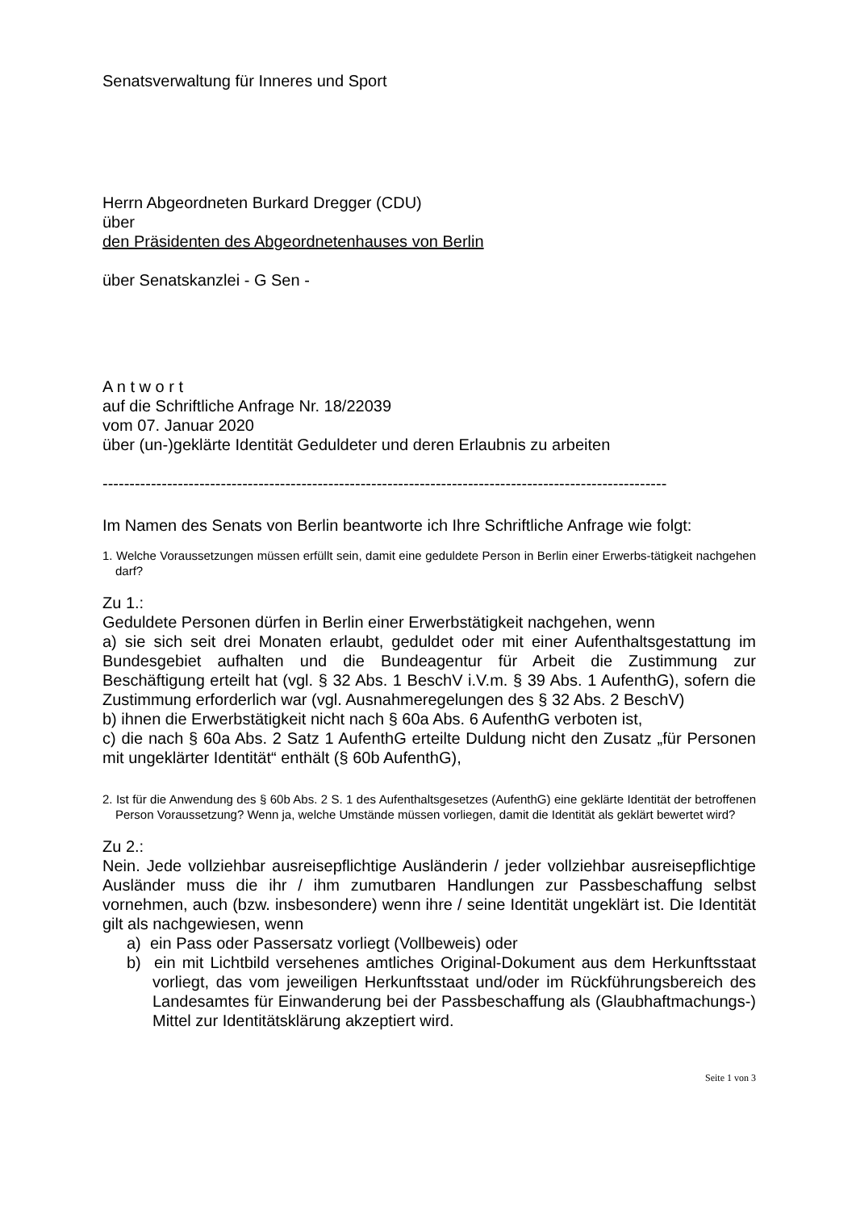Senatsverwaltung für Inneres und Sport
Herrn Abgeordneten Burkard Dregger (CDU)
über
den Präsidenten des Abgeordnetenhauses von Berlin
über Senatskanzlei - G Sen -
A n t w o r t
auf die Schriftliche Anfrage Nr. 18/22039
vom 07. Januar 2020
über (un-)geklärte Identität Geduldeter und deren Erlaubnis zu arbeiten
---------------------------------------------------------------------------------------------------------
Im Namen des Senats von Berlin beantworte ich Ihre Schriftliche Anfrage wie folgt:
1. Welche Voraussetzungen müssen erfüllt sein, damit eine geduldete Person in Berlin einer Erwerbs-tätigkeit nachgehen darf?
Zu 1.:
Geduldete Personen dürfen in Berlin einer Erwerbstätigkeit nachgehen, wenn
a) sie sich seit drei Monaten erlaubt, geduldet oder mit einer Aufenthaltsgestattung im Bundesgebiet aufhalten und die Bundeagentur für Arbeit die Zustimmung zur Beschäftigung erteilt hat (vgl. § 32 Abs. 1 BeschV i.V.m. § 39 Abs. 1 AufenthG), sofern die Zustimmung erforderlich war (vgl. Ausnahmeregelungen des § 32 Abs. 2 BeschV)
b) ihnen die Erwerbstätigkeit nicht nach § 60a Abs. 6 AufenthG verboten ist,
c) die nach § 60a Abs. 2 Satz 1 AufenthG erteilte Duldung nicht den Zusatz „für Personen mit ungeklärter Identität“ enthält (§ 60b AufenthG),
2. Ist für die Anwendung des § 60b Abs. 2 S. 1 des Aufenthaltsgesetzes (AufenthG) eine geklärte Identität der betroffenen Person Voraussetzung? Wenn ja, welche Umstände müssen vorliegen, damit die Identität als geklärt bewertet wird?
Zu 2.:
Nein. Jede vollziehbar ausreisepflichtige Ausländerin / jeder vollziehbar ausreisepflichtige Ausländer muss die ihr / ihm zumutbaren Handlungen zur Passbeschaffung selbst vornehmen, auch (bzw. insbesondere) wenn ihre / seine Identität ungeklärt ist. Die Identität gilt als nachgewiesen, wenn
a) ein Pass oder Passersatz vorliegt (Vollbeweis) oder
b) ein mit Lichtbild versehenes amtliches Original-Dokument aus dem Herkunftsstaat vorliegt, das vom jeweiligen Herkunftsstaat und/oder im Rückführungsbereich des Landesamtes für Einwanderung bei der Passbeschaffung als (Glaubhaftmachungs-) Mittel zur Identitätsklärung akzeptiert wird.
Seite 1 von 3